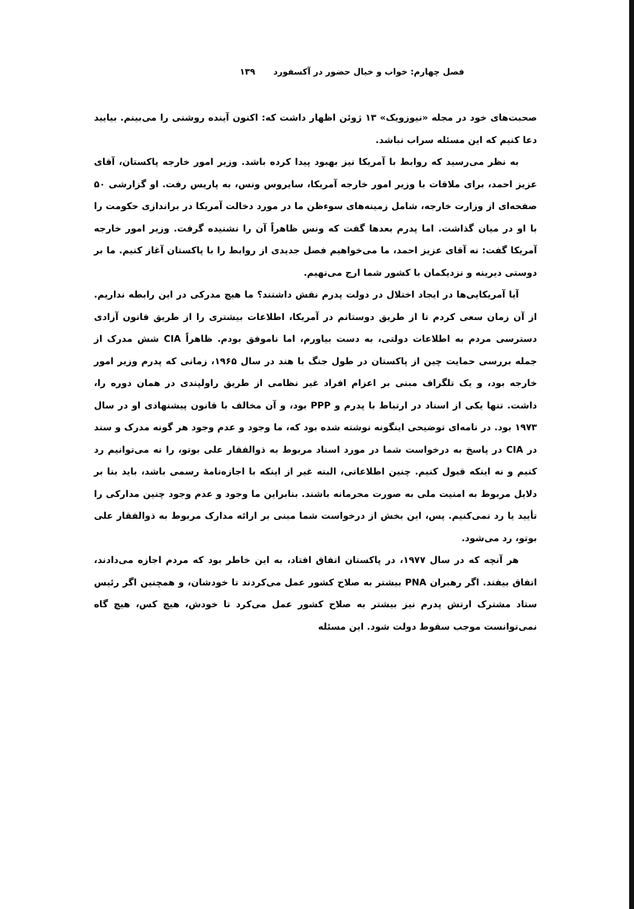فصل چهارم: خواب و خیال حضور در آکسفورد ۱۳۹
صحبت‌های خود در مجله «نیوزویک» ۱۳ ژوئن اظهار داشت که: اکنون آینده روشنی را می‌بینم. بیایید دعا کنیم که این مسئله سراب نباشد.
به نظر می‌رسید که روابط با آمریکا نیز بهبود پیدا کرده باشد. وزیر امور خارجه پاکستان، آقای عزیز احمد، برای ملاقات با وزیر امور خارجه آمریکا، سایروس ونس، به پاریس رفت. او گزارشی ۵۰ صفحه‌ای از وزارت خارجه، شامل زمینه‌های سوءظن ما در مورد دخالت آمریکا در براندازی حکومت را با او در میان گذاشت. اما پدرم بعدها گفت که ونس ظاهراً آن را نشنیده گرفت. وزیر امور خارجه آمریکا گفت: نه آقای عزیز احمد، ما می‌خواهیم فصل جدیدی از روابط را با پاکستان آغاز کنیم. ما بر دوستی دیرینه و نزدیکمان با کشور شما ارج می‌نهیم.
آیا آمریکایی‌ها در ایجاد اختلال در دولت پدرم نقش داشتند؟ ما هیچ مدرکی در این رابطه نداریم. از آن زمان سعی کردم تا از طریق دوستانم در آمریکا، اطلاعات بیشتری را از طریق قانون آزادی دسترسی مردم به اطلاعات دولتی، به دست بیاورم، اما ناموفق بودم. ظاهراً CIA شش مدرک از جمله بررسی حمایت چین از پاکستان در طول جنگ با هند در سال ۱۹۶۵، زمانی که پدرم وزیر امور خارجه بود، و یک تلگراف مبنی بر اعزام افراد غیر نظامی از طریق راولپندی در همان دوره را، داشت. تنها یکی از اسناد در ارتباط با پدرم و PPP بود، و آن مخالف با قانون پیشنهادی او در سال ۱۹۷۳ بود. در نامه‌ای توضیحی اینگونه نوشته شده بود که، ما وجود و عدم وجود هر گونه مدرک و سند در CIA در پاسخ به درخواست شما در مورد اسناد مربوط به ذوالفقار علی بوتو، را نه می‌توانیم رد کنیم و نه اینکه قبول کنیم. چنین اطلاعاتی، البته غیر از اینکه با اجازه‌نامهٔ رسمی باشد، باید بنا بر دلایل مربوط به امنیت ملی به صورت محرمانه باشند. بنابراین ما وجود و عدم وجود چنین مدارکی را تأیید یا رد نمی‌کنیم. پس، این بخش از درخواست شما مبنی بر ارائه مدارک مربوط به ذوالفقار علی بوتو، رد می‌شود.
هر آنچه که در سال ۱۹۷۷، در پاکستان اتفاق افتاد، به این خاطر بود که مردم اجازه می‌دادند، اتفاق بیفتد. اگر رهبران PNA بیشتر به صلاح کشور عمل می‌کردند تا خودشان، و همچنین اگر رئیس ستاد مشترک ارتش پدرم نیز بیشتر به صلاح کشور عمل می‌کرد تا خودش، هیچ کس، هیچ گاه نمی‌توانست موجب سقوط دولت شود. این مسئله